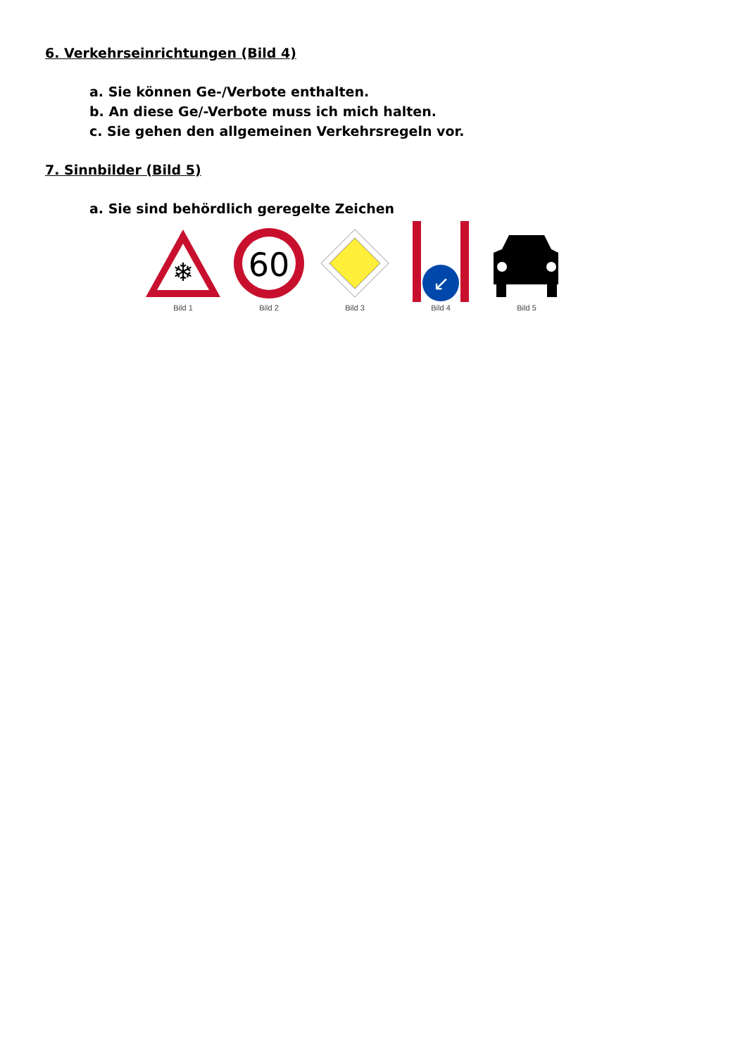6. Verkehrseinrichtungen (Bild 4)
a. Sie können Ge-/Verbote enthalten.
b. An diese Ge/-Verbote muss ich mich halten.
c. Sie gehen den allgemeinen Verkehrsregeln vor.
7. Sinnbilder (Bild 5)
a. Sie sind behördlich geregelte Zeichen
❄
Bild 1
60
Bild 2
Bild 3
↙
Bild 4
Bild 5